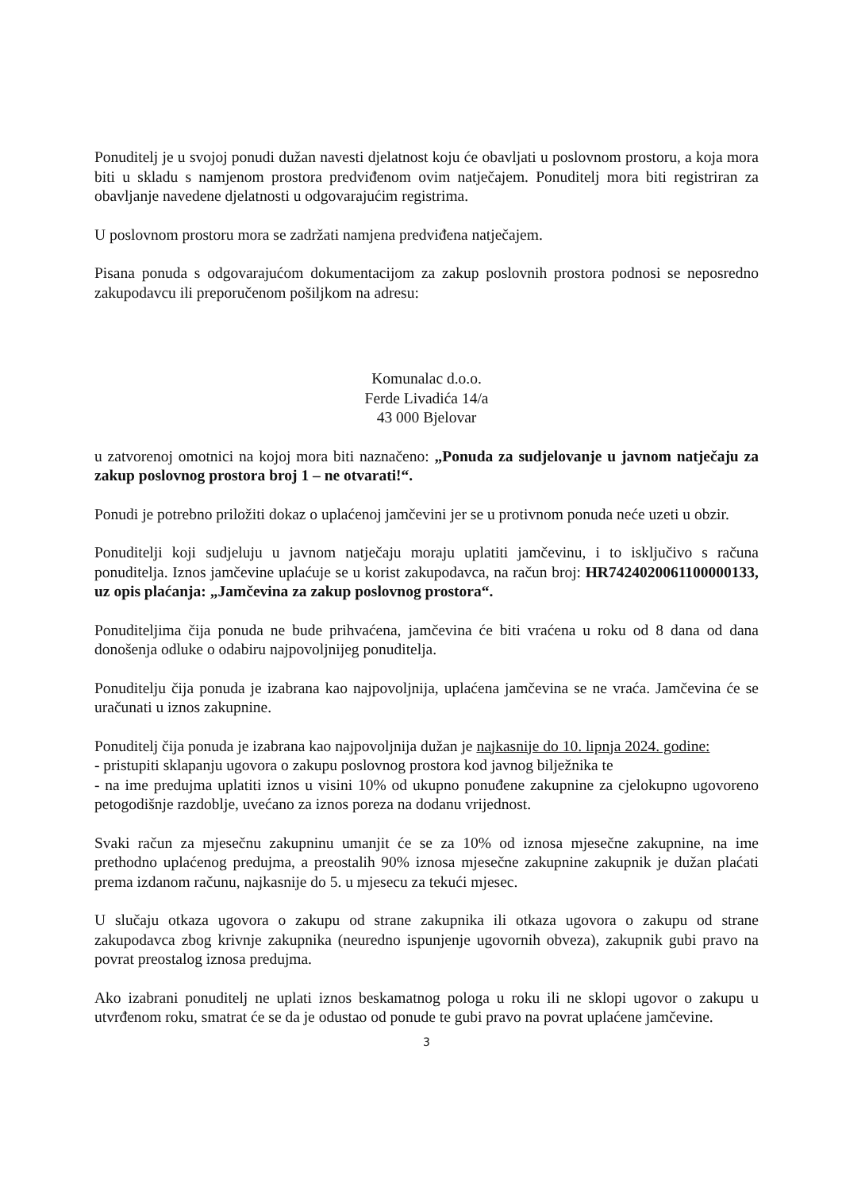Ponuditelj je u svojoj ponudi dužan navesti djelatnost koju će obavljati u poslovnom prostoru, a koja mora biti u skladu s namjenom prostora predviđenom ovim natječajem. Ponuditelj mora biti registriran za obavljanje navedene djelatnosti u odgovarajućim registrima.
U poslovnom prostoru mora se zadržati namjena predviđena natječajem.
Pisana ponuda s odgovarajućom dokumentacijom za zakup poslovnih prostora podnosi se neposredno zakupodavcu ili preporučenom pošiljkom na adresu:
Komunalac d.o.o.
Ferde Livadića 14/a
43 000 Bjelovar
u zatvorenoj omotnici na kojoj mora biti naznačeno: „Ponuda za sudjelovanje u javnom natječaju za zakup poslovnog prostora broj 1 – ne otvarati!“.
Ponudi je potrebno priložiti dokaz o uplaćenoj jamčevini jer se u protivnom ponuda neće uzeti u obzir.
Ponuditelji koji sudjeluju u javnom natječaju moraju uplatiti jamčevinu, i to isključivo s računa ponuditelja. Iznos jamčevine uplaćuje se u korist zakupodavca, na račun broj: HR7424020061100000133, uz opis plaćanja: „Jamčevina za zakup poslovnog prostora“.
Ponuditeljima čija ponuda ne bude prihvaćena, jamčevina će biti vraćena u roku od 8 dana od dana donošenja odluke o odabiru najpovoljnijeg ponuditelja.
Ponuditelju čija ponuda je izabrana kao najpovoljnija, uplaćena jamčevina se ne vraća. Jamčevina će se uračunati u iznos zakupnine.
Ponuditelj čija ponuda je izabrana kao najpovoljnija dužan je najkasnije do 10. lipnja 2024. godine:
- pristupiti sklapanju ugovora o zakupu poslovnog prostora kod javnog bilježnika te
- na ime predujma uplatiti iznos u visini 10% od ukupno ponuđene zakupnine za cjelokupno ugovoreno petogodišnje razdoblje, uvećano za iznos poreza na dodanu vrijednost.
Svaki račun za mjesečnu zakupninu umanjit će se za 10% od iznosa mjesečne zakupnine, na ime prethodno uplaćenog predujma, a preostalih 90% iznosa mjesečne zakupnine zakupnik je dužan plaćati prema izdanom računu, najkasnije do 5. u mjesecu za tekući mjesec.
U slučaju otkaza ugovora o zakupu od strane zakupnika ili otkaza ugovora o zakupu od strane zakupodavca zbog krivnje zakupnika (neuredno ispunjenje ugovornih obveza), zakupnik gubi pravo na povrat preostalog iznosa predujma.
Ako izabrani ponuditelj ne uplati iznos beskamatnog pologa u roku ili ne sklopi ugovor o zakupu u utvrđenom roku, smatrat će se da je odustao od ponude te gubi pravo na povrat uplaćene jamčevine.
3